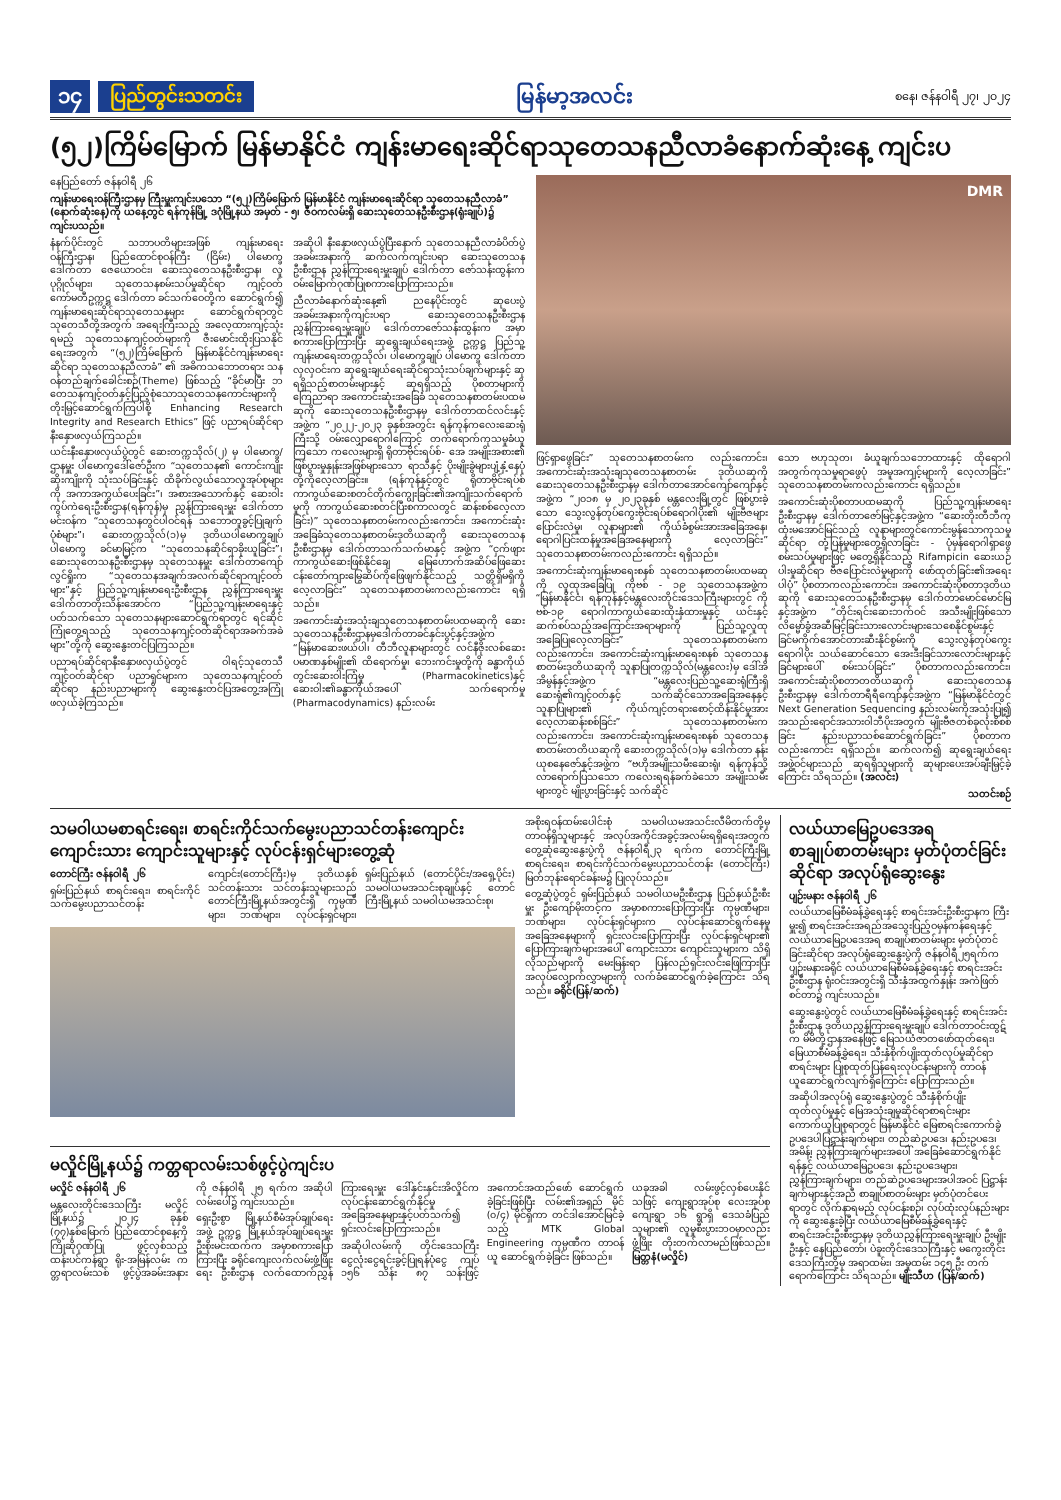၁၄ ပြည်တွင်းသတင်း မြန်မာ့အလင်း စနေ၊ ဇန်နဝါရီ ၂၇၊ ၂၀၂၄
(၅၂)ကြိမ်မြောက် မြန်မာနိုင်ငံ ကျန်းမာရေးဆိုင်ရာသုတေသနညီလာခံနောက်ဆုံးနေ့ ကျင်းပ
နေပြည်တော် ဇန်နဝါရီ ၂၆
ကျန်းမာရေးဝန်ကြီးဌာနမှ ကြီးမှူးကျင်းပသော “(၅၂)ကြိမ်မြောက် မြန်မာနိုင်ငံ ကျန်းမာရေးဆိုင်ရာ သုတေသနညီလာခံ” (နောက်ဆုံးနေ့)ကို ယနေ့တွင် ရန်ကုန်မြို့ ဒဂုံမြို့နယ် အမှတ် - ၅၊ ဇီဝကလမ်းရှိ ဆေးသုတေသနဦးစီးဌာန(ရုံးချုပ်)၌ ကျင်းပသည်။
နံနက်ပိုင်းတွင် သဘာပတိများအဖြစ် ကျန်းမာရေးဝန်ကြီးဌာန၊ ပြည်ထောင်စုဝန်ကြီး (ငြိမ်း) ပါမောက္ခ ဒေါက်တာ ဇေယောဝင်း၊ ဆေးသုတေသနဦးစီးဌာန၊ လူပုဂ္ဂိုလ်များ၊ သုတေသနစမ်းသပ်မှုဆိုင်ရာ ကျင့်ဝတ်ကော်မတီဥက္ကဋ္ဌ ဒေါက်တာ ခင်သက်ဝေတို့က ဆောင်ရွက်၍ ကျန်းမာရေးဆိုင်ရာသုတေသနများ ဆောင်ရွက်ရာတွင် သုတေသီတို့အတွက် အရေးကြီးသည့် အလေ့ထားကျင့်သုံးရမည့် သုတေသနကျင့်ဝတ်များကို ဇီးမောင်းထိုးပြသနိုင် ရေးအတွက် “(၅၂)ကြိမ်မြောက် မြန်မာနိုင်ငံကျန်းမာရေးဆိုင်ရာ သုတေသနညီလာခံ” ၏ အဓိကသဘောတရား သနဝန်တည်ချက်ခေါင်းစဉ်(Theme) ဖြစ်သည့် “ခိုင်မာပြီး ဘတေသနကျင့်ဝတ်နှင့်ပြည့်စုံသောသုတေသနကောင်းများကို တိုးမြှင့်ဆောင်ရွက်ကြပါစို့ Enhancing Research Integrity and Research Ethics” ဖြင့် ပညာရပ်ဆိုင်ရာ နီးနှောဖလှယ်ကြသည်။
ယင်းနီးနှောဖလှယ်ပွဲတွင် ဆေးတက္ကသိုလ်(၂) မှ ပါမောက္ခ/ဌာနမှူး ပါမောက္ခဒေါ်ဇော်ဦးက “သုတေသန၏ ကောင်းကျိုးဆိုးကျိုးကို သုံးသပ်ခြင်းနှင့် ထိခိုက်လွယ်သောလူအုပ်စုများကို အကာအကွယ်ပေးခြင်း”၊ အစားအသောက်နှင့် ဆေးဝါးကွပ်ကဲရေးဦးစီးဌာန(ရန်ကုန်)မှ ညွှန်ကြားရေးမှူး ဒေါက်တာ မင်းဝန်က “သုတေသနတွင်ပါဝင်ရန် သဘောတူခွင့်ပြုချက်ပုံစံများ”၊ ဆေးတက္ကသိုလ်(၁)မှ ဒုတိယပါမောက္ခချုပ် ပါမောက္ခ ခင်မာမြင့်က “သုတေသနဆိုင်ရာခိုးယူခြင်း”၊ ဆေးသုတေသနဦးစီးဌာနမှ သုတေသနမှူး ဒေါက်တာကျော်လွင်ရှိုးက “သုတေသနအချက်အလက်ဆိုင်ရာကျင့်ဝတ်များ”နှင့် ပြည်သူ့ကျန်းမာရေးဦးစီးဌာန ညွှန်ကြားရေးမှူး ဒေါက်တာတိုးသိန်းအောင်က “ပြည်သူ့ကျန်းမာရေးနှင့်ပတ်သက်သော သုတေသနများဆောင်ရွက်ရာတွင် ရင်ဆိုင်ကြုံတွေ့ရသည့် သုတေသနကျင့်ဝတ်ဆိုင်ရာအခက်အခဲများ”တို့ကို ဆွေးနွေးတင်ပြကြသည်။
ပညာရပ်ဆိုင်ရာနီးနှောဖလှယ်ပွဲတွင် ဝါရင့်သုတေသီကျင့်ဝတ်ဆိုင်ရာ ပညာရှင်များက သုတေသနကျင့်ဝတ်ဆိုင်ရာ နည်းပညာများကို ဆွေးနွေးတင်ပြအတွေ့အကြုံဖလှယ်ခဲ့ကြသည်။
အဆိုပါ နီးနှောဖလှယ်ပွဲပြီးနောက် သုတေသနညီလာခံပိတ်ပွဲအခမ်းအနားကို ဆက်လက်ကျင်းပရာ ဆေးသုတေသနဦးစီးဌာန ညွှန်ကြားရေးမှူးချုပ် ဒေါက်တာ ဇော်သန်းထွန်းက ဝမ်းမြောက်ဂုဏ်ပြုစကားပြောကြားသည်။
ညီလာခံနောက်ဆုံးနေ့၏ ညနေပိုင်းတွင် ဆုပေးပွဲအခမ်းအနားကိုကျင်းပရာ ဆေးသုတေသနဦးစီးဌာန ညွှန်ကြားရေးမှူးချုပ် ဒေါက်တာဇော်သန်းထွန်းက အမှာစကားပြောကြားပြီး ဆုရွေးချယ်ရေးအဖွဲ့ ဥက္ကဋ္ဌ ပြည်သူ့ကျန်းမာရေးတက္ကသိုလ်၊ ပါမောက္ခချုပ် ပါမောက္ခ ဒေါက်တာလှလှဝင်းက ဆုရွေးချယ်ရေးဆိုင်ရာသုံးသပ်ချက်များနှင့် ဆုရရှိသည့်စာတမ်းများနှင့် ဆုရရှိသည့် ပိုစတာများကို ကြေညာရာ အကောင်းဆုံးအခြေခံ သုတေသနစာတမ်းပထမဆုကို ဆေးသုတေသနဦးစီးဌာနမှ ဒေါက်တာထင်လင်းနှင့်အဖွဲ့က “၂၀၂၂-၂၀၂၃ ခုနှစ်အတွင်း ရန်ကုန်ကလေးဆေးရုံကြီးသို့ ဝမ်းလျှောရောဂါကြောင့် တက်ရောက်ကုသမှုခံယူကြသော ကလေးများရှိ ရိုတာဗိုင်းရပ်စ်- အေ အမျိုးအစား၏ ဖြစ်ပွားမှုနှုန်းအဖြစ်များသော ရာသီနှင့် ပိုးမျိုးခွဲများပျံ့နှံ့နေပုံတို့ကိုလေ့လာခြင်း။ (ရန်ကုန်နှင့်တွင် ရိုတာဗိုင်းရပ်စ် ကာကွယ်ဆေးစတင်တိုက်ကျွေးခြင်း၏အကျိုးသက်ရောက်မှုကို ကာကွယ်ဆေးစတင်ပြီးစကာလတွင် ဆန်းစစ်လေ့လာခြင်း)” သုတေသနစာတမ်းကလည်းကောင်း၊ အကောင်းဆုံးအခြေခံသုတေသနစာတမ်းဒုတိယဆုကို ဆေးသုတေသနဦးစီးဌာနမှ ဒေါက်တာသက်သက်မာနှင့် အဖွဲ့က “ငှက်ဖျားကာကွယ်ဆေးဖြစ်နိုင်ချေ မြေဟောက်အဆိပ်ဖြေဆေး ငန်းတော်ကျားမြွေဆိပ်ကိုဖြေဖျက်နိုင်သည့် သတ္တိရှိမရှိကိုလေ့လာခြင်း” သုတေသနစာတမ်းကလည်းကောင်း ရရှိသည်။
အကောင်းဆုံးအသုံးချသုတေသနစာတမ်းပထမဆုကို ဆေးသုတေသနဦးစီးဌာနမှဒေါက်တာခင်နှင်းပွင့်နှင့်အဖွဲ့က “မြန်မာဆေးဖယ်ပါ၊ တီဘီလူနာများတွင် လင်နီဇိုးလစ်ဆေးပမာဏနှစ်မျိုး၏ ထိရောက်မှု၊ ဘေးကင်းမှုတို့ကို ခန္ဓာကိုယ်တွင်းဆေးဝါးကြံမှု (Pharmacokinetics)နှင့် ဆေးဝါး၏ခန္ဓာကိုယ်အပေါ် သက်ရောက်မှု (Pharmacodynamics) နည်းလမ်း
DMR
ဖြင့်ရှာဖွေခြင်း” သုတေသနစာတမ်းက လည်းကောင်း၊ အကောင်းဆုံးအသုံးချသုတေသနစာတမ်း ဒုတိယဆုကို ဆေးသုတေသနဦးစီးဌာနမှ ဒေါက်တာအောင်ကျော်ကျော်နှင့်အဖွဲ့က “၂၀၁၈ မှ ၂၀၂၃ခုနှစ် မန္တလေးမြို့တွင် ဖြစ်ပွားခဲ့သော သွေးလွန်တုပ်ကွေးဗိုင်းရပ်စ်ရောဂါပိုး၏ မျိုးဗီဇများပြောင်းလဲမှု၊ လူနာများ၏ ကိုယ်ခံစွမ်းအားအခြေအနေ၊ ရောဂါပြင်းထန်မှုအခြေအနေများကို လေ့လာခြင်း” သုတေသနစာတမ်းကလည်းကောင်း ရရှိသည်။
အကောင်းဆုံးကျန်းမာရေးစနစ် သုတေသနစာတမ်းပထမဆုကို လူထုအခြေပြု ကိုဗစ် - ၁၉ သုတေသနအဖွဲ့က “မြန်မာနိုင်ငံ၊ ရန်ကုန်နှင့်မန္တလေးတိုင်းဒေသကြီးများတွင် ကိုဗစ်-၁၉ ရောဂါကာကွယ်ဆေးထိုးနှံထားမှုနှင့် ယင်းနှင့်ဆက်စပ်သည့်အကြောင်းအရာများကို ပြည်သူ့လူထုအခြေပြုလေ့လာခြင်း” သုတေသနစာတမ်းကလည်းကောင်း၊ အကောင်းဆုံးကျန်းမာရေးစနစ် သုတေသနစာတမ်းဒုတိယဆုကို သူနာပြုတက္ကသိုလ်(မန္တလေး)မှ ဒေါ်အိအိမွန်နှင့်အဖွဲ့က “မန္တလေးပြည်သူ့ဆေးရုံကြီးရှိ ဆေးရုံ၏ကျင့်ဝတ်နှင့် သက်ဆိုင်သောအခြေအနေနှင့် သူနာပြုများ၏ ကိုယ်ကျင့်တရားစောင့်ထိန်းနိုင်မှုအား လေ့လာဆန်းစစ်ခြင်း” သုတေသနစာတမ်းက လည်းကောင်း၊ အကောင်းဆုံးကျန်းမာရေးစနစ် သုတေသနစာတမ်းတတိယဆုကို ဆေးတက္ကသိုလ်(၁)မှ ဒေါက်တာ နန်းယုစနေဇော်နှင့်အဖွဲ့က “ဗဟိုအမျိုးသမီးဆေးရုံ၊ ရန်ကုန်သို့ လာရောက်ပြသသော ကလေးရရန်ခက်ခဲသော အမျိုးသမီးများတွင် မျိုးပွားခြင်းနှင့် သက်ဆိုင်
သော ဗဟုသုတ၊ ခံယူချက်သဘောထားနှင့် ထိုရောဂါအတွက်ကုသမှုရာဖွေပုံ အမူအကျင့်များကို လေ့လာခြင်း” သုတေသနစာတမ်းကလည်းကောင်း ရရှိသည်။
အကောင်းဆုံးပိုစတာပထမဆုကို ပြည်သူ့ကျန်းမာရေးဦးစီးဌာနမှ ဒေါက်တာဇော်မြင့်နှင့်အဖွဲ့က “ဆေးတိုးတီဘီကုထုံးမအောင်မြင်သည့် လူနာများတွင်ကောင်းမွန်သောကုသမှုဆိုင်ရာ တုံ့ပြန်မှုများတွေ့ရှိလာခြင်း - ပုံမှန်ရောဂါရှာဖွေစမ်းသပ်မှုများဖြင့် မတွေ့ရှိနိုင်သည့် Rifampicin ဆေးယဉ်ပါးမှုဆိုင်ရာ ဗီဇပြောင်းလဲမှုများကို ဖော်ထုတ်ခြင်း၏အရေးပါပုံ” ပိုစတာကလည်းကောင်း၊ အကောင်းဆုံးပိုစတာဒုတိယဆုကို ဆေးသုတေသနဦးစီးဌာနမှ ဒေါက်တာမောင်မောင်မြနှင့်အဖွဲ့က “တိုင်းရင်းဆေးဘက်ဝင် အသီးမျိုးဖြစ်သော လိမ္မော်ခွံအဆီမြင့်ခြင်းသားလောင်းများသေစေနိုင်စွမ်းနှင့် ခြင်မကိုက်အောင်တားဆီးနိုင်စွမ်းကို သွေးလွန်တုပ်ကွေးရောဂါပိုး သယ်ဆောင်သော အေးဒီးခြင်သားလောင်းများနှင့် ခြင်များပေါ် စမ်းသပ်ခြင်း” ပိုစတာကလည်းကောင်း၊ အကောင်းဆုံးပိုစတာတတိယဆုကို ဆေးသုတေသနဦးစီးဌာနမှ ဒေါက်တာရီရီကျော်နှင့်အဖွဲ့က “မြန်မာနိုင်ငံတွင် Next Generation Sequencing နည်းလမ်းကိုအသုံးပြု၍ အသည်းရောင်အသားဝါဘီပိုးအတွက် မျိုးဗီဇတစ်ခုလုံးစိစစ်ခြင်း နည်းပညာသစ်ဆောင်ရွက်ခြင်း” ပိုစတာကလည်းကောင်း ရရှိသည်။ ဆက်လက်၍ ဆုရွေးချယ်ရေးအဖွဲ့ဝင်များသည် ဆုရရှိသူများကို ဆုများပေးအပ်ချီးမြှင့်ခဲ့ကြောင်း သိရသည်။ (အလင်း)
သတင်းစဉ်
သမဝါယမစာရင်းရေး၊ စာရင်းကိုင်သက်မွေးပညာသင်တန်းကျောင်း ကျောင်းသား ကျောင်းသူများနှင့် လုပ်ငန်းရှင်များတွေ့ဆုံ
တောင်ကြီး ဇန်နဝါရီ ၂၆
ရှမ်းပြည်နယ် စာရင်းရေး၊ စာရင်းကိုင် သက်မွေးပညာသင်တန်းကျောင်း(တောင်ကြီး)မှ ဒုတိယနှစ် သင်တန်းသား သင်တန်းသူများသည် တောင်ကြီးမြို့နယ်အတွင်းရှိ ကုမ္ပဏီများ၊ ဘဏ်များ၊ လုပ်ငန်းရှင်များ၊ ရှမ်းပြည်နယ် (တောင်ပိုင်း/အရှေ့ပိုင်း) သမဝါယမအသင်းစုချုပ်နှင့် တောင်ကြီးမြို့နယ် သမဝါယမအသင်းစု၊
အစိုးရဝန်ထမ်းပေါင်းစုံ သမဝါယမအသင်းလီမိတက်တို့မှ တာဝန်ရှိသူများနှင့် အလုပ်အကိုင်အခွင့်အလမ်းရရှိရေးအတွက် တွေ့ဆုံဆွေးနွေးပွဲကို ဇန်နဝါရီ၂၃ ရက်က တောင်ကြီးမြို့ စာရင်းရေး၊ စာရင်းကိုင်သက်မွေးပညာသင်တန်း (တောင်ကြီး) မြတ်ဘုန်းရောင်ခန်းမ၌ ပြုလုပ်သည်။
တွေ့ဆုံပွဲတွင် ရှမ်းပြည်နယ် သမဝါယမဦးစီးဌာန ပြည်နယ်ဦးစီးမှူး ဦးကျော်မိုးတင့်က အမှာစကားပြောကြားပြီး ကုမ္ပဏီများ၊ ဘဏ်များ၊ လုပ်ငန်းရှင်များက လုပ်ငန်းဆောင်ရွက်နေမှုအခြေအနေများကို ရှင်းလင်းပြောကြားပြီး လုပ်ငန်းရှင်များ၏ ပြောကြားချက်များအပေါ် ကျောင်းသား ကျောင်းသူများက သိရှိလိုသည်များကို မေးမြန်းရာ ပြန်လည်ရှင်းလင်းဖြေကြားပြီး အလုပ်လျှောက်လွှာများကို လက်ခံဆောင်ရွက်ခဲ့ကြောင်း သိရသည်။ ခရိုင်(ပြန်/ဆက်)
လယ်ယာမြေဥပဒေအရ စာချုပ်စာတမ်းများ မှတ်ပုံတင်ခြင်းဆိုင်ရာ အလုပ်ရုံဆွေးနွေး
ပျဉ်းမနား ဇန်နဝါရီ ၂၆
လယ်ယာမြေစီမံခန့်ခွဲရေးနှင့် စာရင်းအင်းဦးစီးဌာနက ကြီးမှူး၍ စာရင်းအင်းအရည်အသွေးပြည့်ဝမှန်ကန်ရေးနှင့် လယ်ယာမြေဥပဒေအရ စာချုပ်စာတမ်းများ မှတ်ပုံတင်ခြင်းဆိုင်ရာ အလုပ်ရုံဆွေးနွေးပွဲကို ဇန်နဝါရီ၂၅ရက်က ပျဉ်းမနားခရိုင် လယ်ယာမြေစီမံခန့်ခွဲရေးနှင့် စာရင်းအင်းဦးစီးဌာန ရုံးဝင်းအတွင်းရှိ သီးနှံအထွက်နှုန်း အကဲဖြတ်စင်တာ၌ ကျင်းပသည်။
ဆွေးနွေးပွဲတွင် လယ်ယာမြေစီမံခန့်ခွဲရေးနှင့် စာရင်းအင်းဦးစီးဌာန ဒုတိယညွှန်ကြားရေးမှူးချုပ် ဒေါက်တာဝင်းထွဋ်က မိမိတို့ဌာနအနေဖြင့် မြေသယံဇာတဖော်ထုတ်ရေး၊ မြေယာစီမံခန့်ခွဲရေး၊ သီးနှံစိုက်ပျိုးထုတ်လုပ်မှုဆိုင်ရာစာရင်းများ ပြုစုထုတ်ပြန်ရေးလုပ်ငန်းများကို တာဝန်ယူဆောင်ရွက်လျက်ရှိကြောင်း ပြောကြားသည်။
အဆိုပါအလုပ်ရုံ ဆွေးနွေးပွဲတွင် သီးနှံစိုက်ပျိုးထုတ်လုပ်မှုနှင့် မြေအသုံးချမှုဆိုင်ရာစာရင်းများ ကောက်ယူပြုစုရာတွင် မြန်မာနိုင်ငံ မြေစာရင်းကောက်ခွဲဥပဒေပါပြဋ္ဌာန်းချက်များ၊ တည်ဆဲဥပဒေ၊ နည်းဥပဒေ၊ အမိန့်၊ ညွှန်ကြားချက်များအပေါ် အခြေခံဆောင်ရွက်နိုင်ရန်နှင့် လယ်ယာမြေဥပဒေ၊ နည်းဥပဒေများ၊ ညွှန်ကြားချက်များ၊ တည်ဆဲဥပဒေများအပါအဝင် ပြဋ္ဌာန်းချက်များနှင့်အညီ စာချုပ်စာတမ်းများ မှတ်ပုံတင်ပေးရာတွင် လိုက်နာရမည့် လုပ်ငန်းစဉ်၊ လုပ်ထုံးလုပ်နည်းများကို ဆွေးနွေးခဲ့ပြီး လယ်ယာမြေစီမံခန့်ခွဲရေးနှင့် စာရင်းအင်းဦးစီးဌာနမှ ဒုတိယညွှန်ကြားရေးမှူးချုပ် ဦးမျိုးဦးနှင့် နေပြည်တော်၊ ပဲခူးတိုင်းဒေသကြီးနှင့် မကွေးတိုင်းဒေသကြီးတို့မှ အရာထမ်း၊ အမှုထမ်း ၁၄၅ ဦး တက်ရောက်ကြောင်း သိရသည်။ မျိုးသီဟ (ပြန်/ဆက်)
မလှိုင်မြို့နယ်၌ ကတ္တရာလမ်းသစ်ဖွင့်ပွဲကျင်းပ
မလှိုင် ဇန်နဝါရီ ၂၆
မန္တလေးတိုင်းဒေသကြီး မလှိုင်မြို့နယ်၌ ၂၀၂၄ ခုနှစ် (၇၇)နှစ်မြောက် ပြည်ထောင်စုနေ့ကို ကြိုဆိုဂုဏ်ပြု ဖွင့်လှစ်သည့် ထန်းပင်ကန်ရွာ ရိုး-အမြန်လမ်း ကတ္တရာလမ်းသစ် ဖွင့်ပွဲအခမ်းအနားကို ဇန်နဝါရီ ၂၅ ရက်က အဆိုပါလမ်းပေါ်၌ ကျင်းပသည်။
ရှေးဦးစွာ မြို့နယ်စီမံအုပ်ချုပ်ရေးအဖွဲ့ ဥက္ကဋ္ဌ မြို့နယ်အုပ်ချုပ်ရေးမှူး ဦးစိုးမင်းထက်က အမှာစကားပြောကြားပြီး ခရိုင်ကျေးလက်လမ်းဖွံ့ဖြိုးရေး ဦးစီးဌာန လက်ထောက်ညွှန်ကြားရေးမှူး ဒေါ်နှင်းနှင်းအိလှိုင်က လုပ်ငန်းဆောင်ရွက်နိုင်မှု အခြေအနေများနှင့်ပတ်သက်၍ ရှင်းလင်းပြောကြားသည်။
အဆိုပါလမ်းကို တိုင်းဒေသကြီး ငွေလုံးငွေရင်းခွင့်ပြုရန်ပုံငွေ ကျပ် ၁၅၆ သိန်း ၈၇ သန်းဖြင့် အကောင်အထည်ဖော် ဆောင်ရွက်ခဲ့ခြင်းဖြစ်ပြီး လမ်း၏အရှည် မိုင် (၀/၄) မိုင်ရှိကာ တင်ဒါအောင်မြင်ခဲ့သည့် MTK Global Engineering ကုမ္ပဏီက တာဝန်ယူ ဆောင်ရွက်ခဲ့ခြင်း ဖြစ်သည်။
ယခုအခါ လမ်းဖွင့်လှစ်ပေးနိုင်သဖြင့် ကျေးရွာအုပ်စု လေးအုပ်စု ကျေးရွာ ၁၆ ရွာရှိ ဒေသခံပြည်သူများ၏ လူမှုစီးပွားဘဝမှာလည်း ဖွံ့ဖြိုး တိုးတက်လာမည်ဖြစ်သည်။ မြတ္တနံ(မလှိုင်)